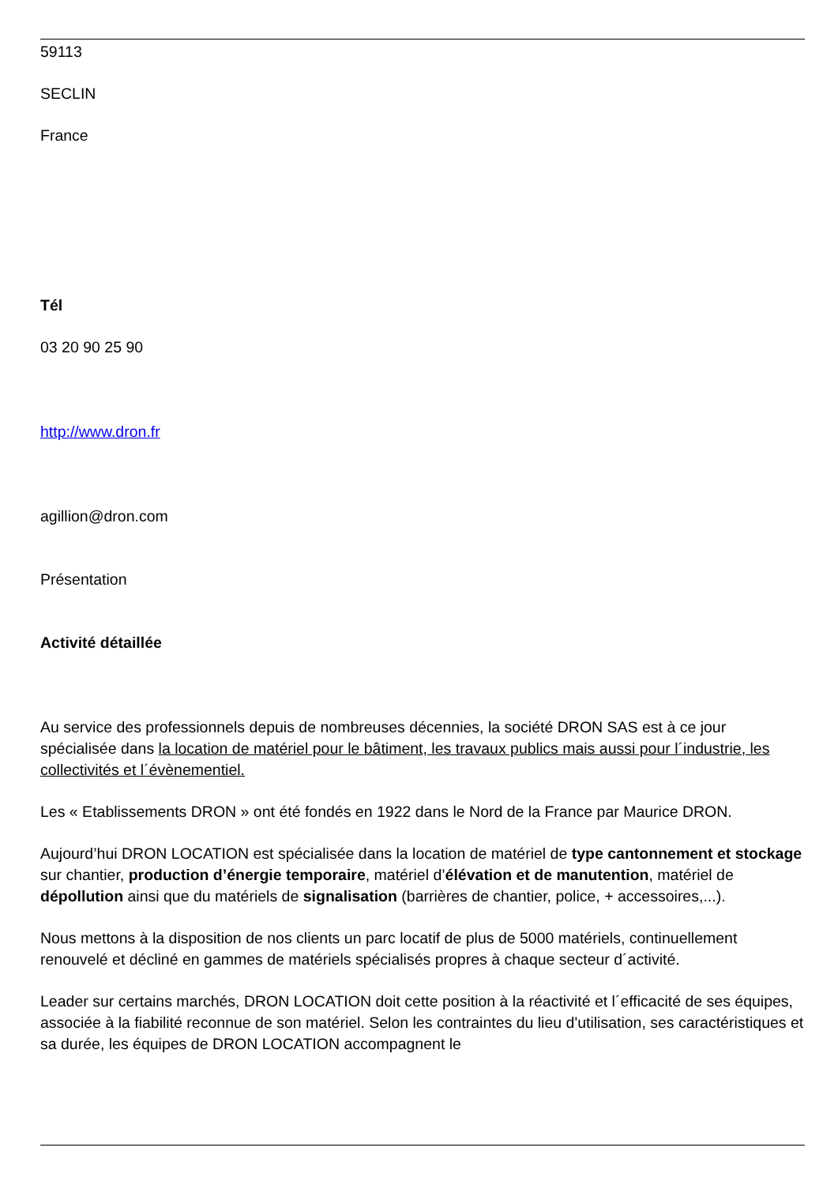59113
SECLIN
France
Tél
03 20 90 25 90
http://www.dron.fr
agillion@dron.com
Présentation
Activité détaillée
Au service des professionnels depuis de nombreuses décennies, la société DRON SAS est à ce jour spécialisée dans la location de matériel pour le bâtiment, les travaux publics mais aussi pour l´industrie, les collectivités et l´évènementiel.
Les « Etablissements DRON » ont été fondés en 1922 dans le Nord de la France par Maurice DRON.
Aujourd’hui DRON LOCATION est spécialisée dans la location de matériel de type cantonnement et stockage sur chantier, production d’énergie temporaire, matériel d’élévation et de manutention, matériel de dépollution ainsi que du matériels de signalisation (barrières de chantier, police, + accessoires,...).
Nous mettons à la disposition de nos clients un parc locatif de plus de 5000 matériels, continuellement renouvelé et décliné en gammes de matériels spécialisés propres à chaque secteur d´activité.
Leader sur certains marchés, DRON LOCATION doit cette position à la réactivité et l´efficacité de ses équipes, associée à la fiabilité reconnue de son matériel. Selon les contraintes du lieu d'utilisation, ses caractéristiques et sa durée, les équipes de DRON LOCATION accompagnent le